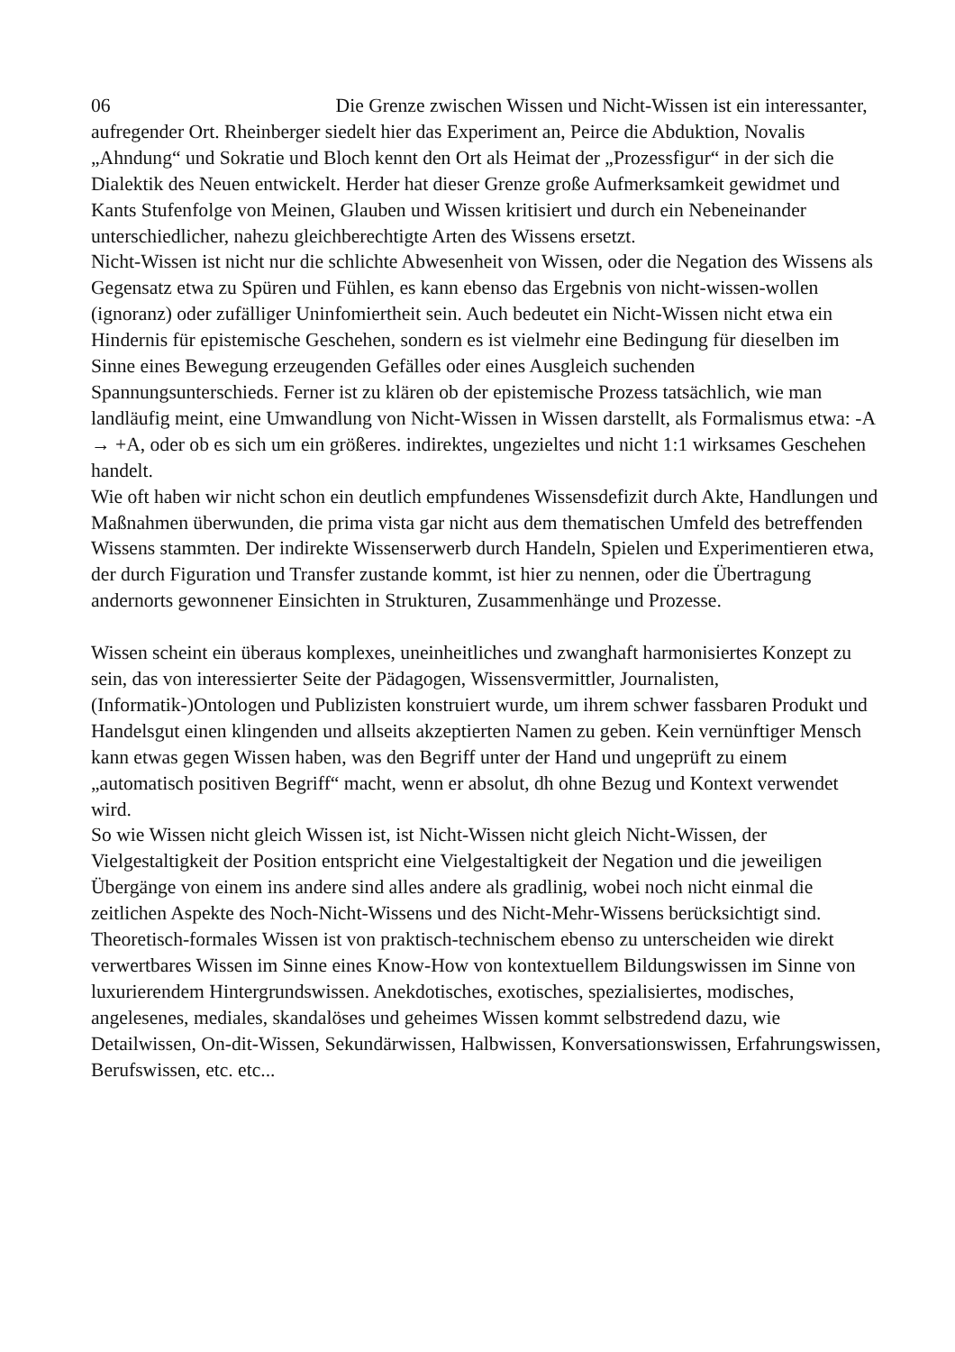06 Die Grenze zwischen Wissen und Nicht-Wissen ist ein interessanter, aufregender Ort. Rheinberger siedelt hier das Experiment an, Peirce die Abduktion, Novalis „Ahndung“ und Sokratie und Bloch kennt den Ort als Heimat der „Prozessfigur“ in der sich die Dialektik des Neuen entwickelt. Herder hat dieser Grenze große Aufmerksamkeit gewidmet und Kants Stufenfolge von Meinen, Glauben und Wissen kritisiert und durch ein Nebeneinander unterschiedlicher, nahezu gleichberechtigte Arten des Wissens ersetzt.
Nicht-Wissen ist nicht nur die schlichte Abwesenheit von Wissen, oder die Negation des Wissens als Gegensatz etwa zu Spüren und Fühlen, es kann ebenso das Ergebnis von nicht-wissen-wollen (ignoranz) oder zufälliger Uninfomiertheit sein. Auch bedeutet ein Nicht-Wissen nicht etwa ein Hindernis für epistemische Geschehen, sondern es ist vielmehr eine Bedingung für dieselben im Sinne eines Bewegung erzeugenden Gefälles oder eines Ausgleich suchenden Spannungsunterschieds. Ferner ist zu klären ob der epistemische Prozess tatsächlich, wie man landläufig meint, eine Umwandlung von Nicht-Wissen in Wissen darstellt, als Formalismus etwa: -A → +A, oder ob es sich um ein größeres. indirektes, ungezieltes und nicht 1:1 wirksames Geschehen handelt.
Wie oft haben wir nicht schon ein deutlich empfundenes Wissensdefizit durch Akte, Handlungen und Maßnahmen überwunden, die prima vista gar nicht aus dem thematischen Umfeld des betreffenden Wissens stammten. Der indirekte Wissenserwerb durch Handeln, Spielen und Experimentieren etwa, der durch Figuration und Transfer zustande kommt, ist hier zu nennen, oder die Übertragung andernorts gewonnener Einsichten in Strukturen, Zusammenhänge und Prozesse.
Wissen scheint ein überaus komplexes, uneinheitliches und zwanghaft harmonisiertes Konzept zu sein, das von interessierter Seite der Pädagogen, Wissensvermittler, Journalisten, (Informatik-)Ontologen und Publizisten konstruiert wurde, um ihrem schwer fassbaren Produkt und Handelsgut einen klingenden und allseits akzeptierten Namen zu geben. Kein vernünftiger Mensch kann etwas gegen Wissen haben, was den Begriff unter der Hand und ungeprüft zu einem „automatisch positiven Begriff“ macht, wenn er absolut, dh ohne Bezug und Kontext verwendet wird.
So wie Wissen nicht gleich Wissen ist, ist Nicht-Wissen nicht gleich Nicht-Wissen, der Vielgestaltigkeit der Position entspricht eine Vielgestaltigkeit der Negation und die jeweiligen Übergänge von einem ins andere sind alles andere als gradlinig, wobei noch nicht einmal die zeitlichen Aspekte des Noch-Nicht-Wissens und des Nicht-Mehr-Wissens berücksichtigt sind.
Theoretisch-formales Wissen ist von praktisch-technischem ebenso zu unterscheiden wie direkt verwertbares Wissen im Sinne eines Know-How von kontextuellem Bildungswissen im Sinne von luxurierendem Hintergrundswissen. Anekdotisches, exotisches, spezialisiertes, modisches, angelesenes, mediales, skandalöses und geheimes Wissen kommt selbstredend dazu, wie Detailwissen, On-dit-Wissen, Sekundärwissen, Halbwissen, Konversationswissen, Erfahrungswissen, Berufswissen, etc. etc...